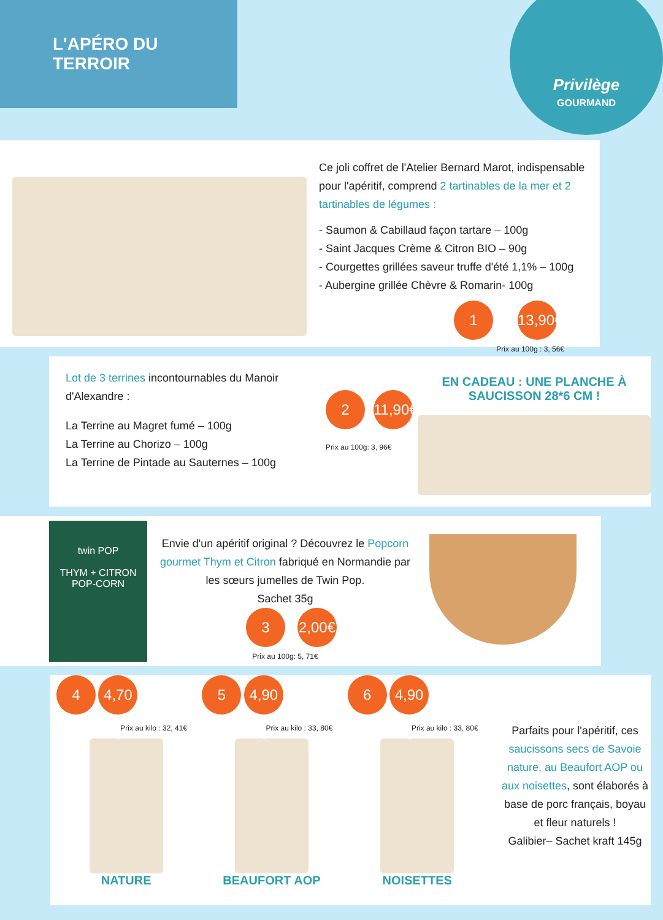L'APÉRO DU TERROIR
Privilège
GOURMAND
Ce joli coffret de l'Atelier Bernard Marot, indispensable pour l'apéritif, comprend 2 tartinables de la mer et 2 tartinables de légumes :
- Saumon & Cabillaud façon tartare – 100g
- Saint Jacques Crème & Citron BIO – 90g
- Courgettes grillées saveur truffe d'été 1,1% – 100g
- Aubergine grillée Chèvre & Romarin- 100g
1 13,90€
Prix au 100g : 3, 56€
Lot de 3 terrines incontournables du Manoir d'Alexandre :
La Terrine au Magret fumé – 100g
La Terrine au Chorizo – 100g
La Terrine de Pintade au Sauternes – 100g
2 11,90€
Prix au 100g: 3, 96€
EN CADEAU : UNE PLANCHE À SAUCISSON 28*6 CM !
twin POP
THYM + CITRON
POP-CORN
Envie d'un apéritif original ? Découvrez le Popcorn gourmet Thym et Citron fabriqué en Normandie par les sœurs jumelles de Twin Pop.
Sachet 35g
3 2,00€
Prix au 100g: 5, 71€
4 4,70 €
Prix au kilo : 32, 41€
NATURE
5 4,90 €
Prix au kilo : 33, 80€
BEAUFORT AOP
6 4,90 €
Prix au kilo : 33, 80€
NOISETTES
Parfaits pour l'apéritif, ces saucissons secs de Savoie nature, au Beaufort AOP ou aux noisettes, sont élaborés à base de porc français, boyau et fleur naturels !
Galibier– Sachet kraft 145g